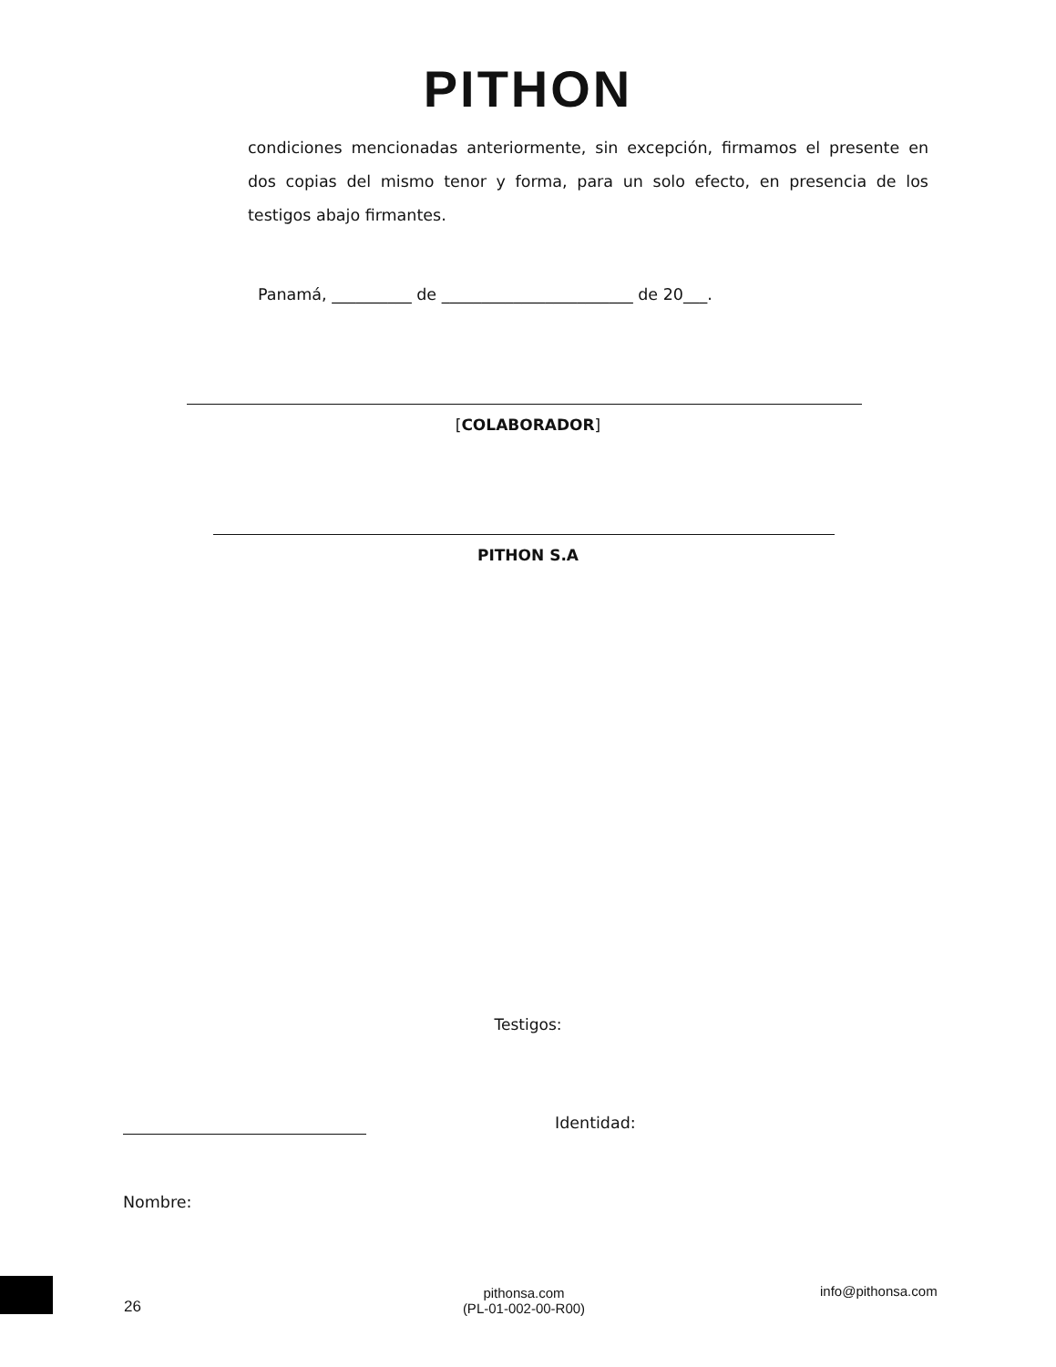PITHON
condiciones mencionadas anteriormente, sin excepción, firmamos el presente en dos copias del mismo tenor y forma, para un solo efecto, en presencia de los testigos abajo firmantes.
Panamá, __________ de ________________________ de 20___.
[COLABORADOR]
PITHON S.A
Testigos:
Identidad:
Nombre:
26
pithonsa.com
(PL-01-002-00-R00)
info@pithonsa.com